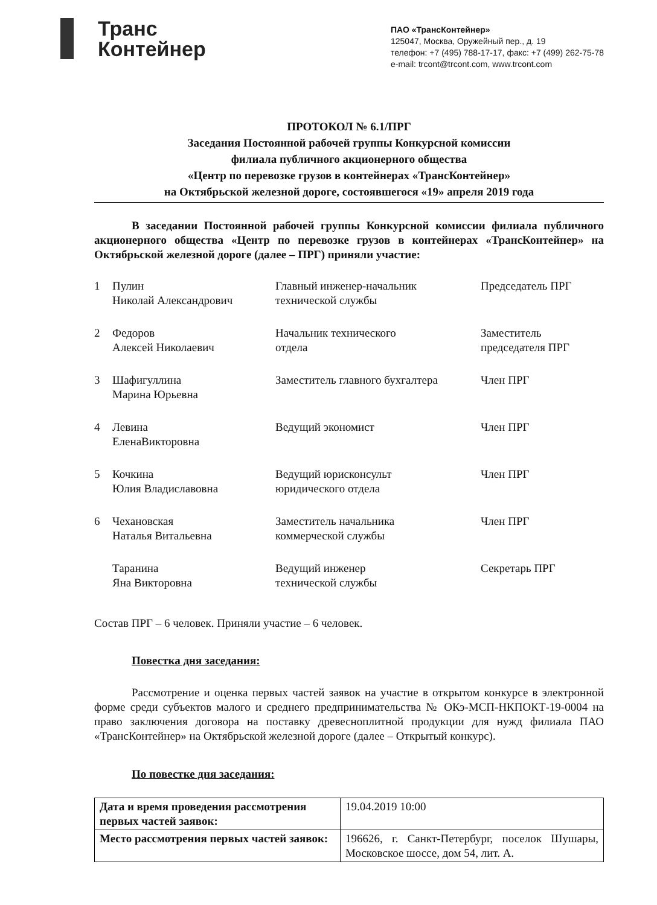Транс
Контейнер
ПАО «ТрансКонтейнер»
125047, Москва, Оружейный пер., д. 19
телефон: +7 (495) 788-17-17, факс: +7 (499) 262-75-78
e-mail: trcont@trcont.com, www.trcont.com
ПРОТОКОЛ № 6.1/ПРГ
Заседания Постоянной рабочей группы Конкурсной комиссии
филиала публичного акционерного общества
«Центр по перевозке грузов в контейнерах «ТрансКонтейнер»
на Октябрьской железной дороге, состоявшегося «19» апреля 2019 года
В заседании Постоянной рабочей группы Конкурсной комиссии филиала публичного акционерного общества «Центр по перевозке грузов в контейнерах «ТрансКонтейнер» на Октябрьской железной дороге (далее – ПРГ) приняли участие:
| 1 | Пулин Николай Александрович | Главный инженер-начальник технической службы | Председатель ПРГ |
| 2 | Федоров Алексей Николаевич | Начальник технического отдела | Заместитель председателя ПРГ |
| 3 | Шафигуллина Марина Юрьевна | Заместитель главного бухгалтера | Член ПРГ |
| 4 | Левина ЕленаВикторовна | Ведущий экономист | Член ПРГ |
| 5 | Кочкина Юлия Владиславовна | Ведущий юрисконсульт юридического отдела | Член ПРГ |
| 6 | Чехановская Наталья Витальевна | Заместитель начальника коммерческой службы | Член ПРГ |
| | Таранина Яна Викторовна | Ведущий инженер технической службы | Секретарь ПРГ |
Состав ПРГ – 6 человек. Приняли участие – 6 человек.
Повестка дня заседания:
Рассмотрение и оценка первых частей заявок на участие в открытом конкурсе в электронной форме среди субъектов малого и среднего предпринимательства № ОКэ-МСП-НКПОКТ-19-0004 на право заключения договора на поставку древесноплитной продукции для нужд филиала ПАО «ТрансКонтейнер» на Октябрьской железной дороге (далее – Открытый конкурс).
По повестке дня заседания:
| Дата и время проведения рассмотрения первых частей заявок: | 19.04.2019 10:00 |
| Место рассмотрения первых частей заявок: | 196626, г. Санкт-Петербург, поселок Шушары, Московское шоссе, дом 54, лит. А. |